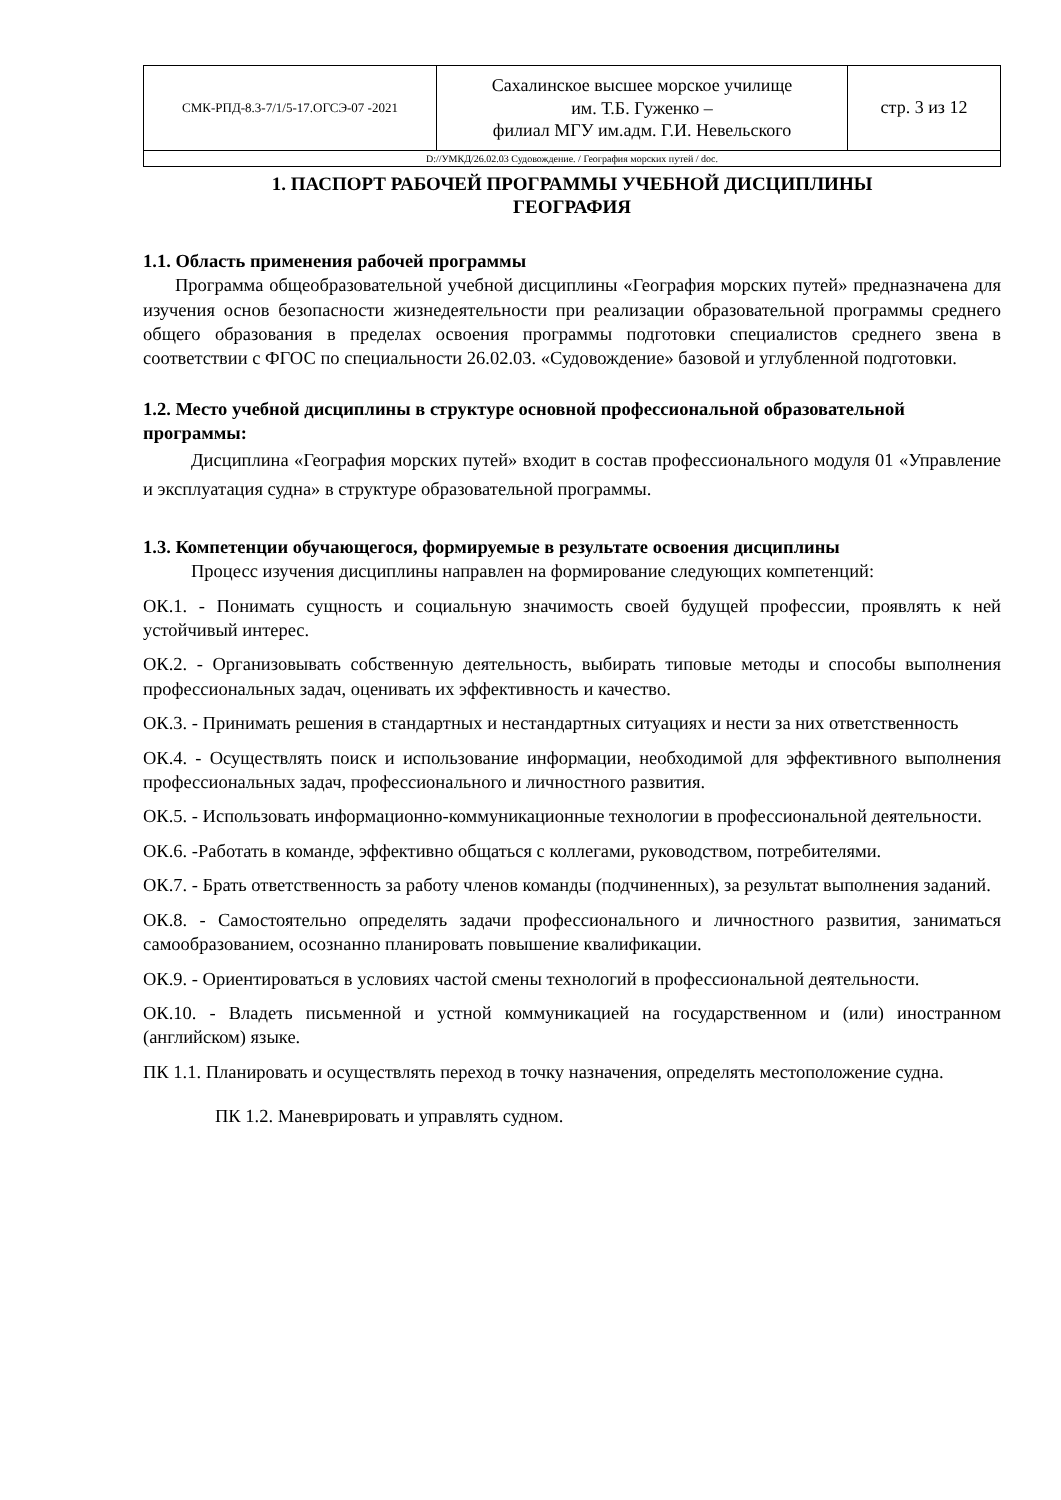| СМК-РПД-8.3-7/1/5-17.ОГСЭ-07 -2021 | Сахалинское высшее морское училище им. Т.Б. Гуженко – филиал МГУ им.адм. Г.И. Невельского | стр. 3 из 12 |
| D://УМКД/26.02.03 Судовождение. / География морских путей / doc. | | |
1. ПАСПОРТ РАБОЧЕЙ ПРОГРАММЫ УЧЕБНОЙ ДИСЦИПЛИНЫ
ГЕОГРАФИЯ
1.1. Область применения рабочей программы
Программа общеобразовательной учебной дисциплины «География морских путей» предназначена для изучения основ безопасности жизнедеятельности при реализации образовательной программы среднего общего образования в пределах освоения программы подготовки специалистов среднего звена в соответствии с ФГОС по специальности 26.02.03. «Судовождение» базовой и углубленной подготовки.
1.2. Место учебной дисциплины в структуре основной профессиональной образовательной программы:
Дисциплина «География морских путей» входит в состав профессионального модуля 01 «Управление и эксплуатация судна» в структуре образовательной программы.
1.3. Компетенции обучающегося, формируемые в результате освоения дисциплины
Процесс изучения дисциплины направлен на формирование следующих компетенций:
ОК.1. - Понимать сущность и социальную значимость своей будущей профессии, проявлять к ней устойчивый интерес.
ОК.2. - Организовывать собственную деятельность, выбирать типовые методы и способы выполнения профессиональных задач, оценивать их эффективность и качество.
ОК.3. - Принимать решения в стандартных и нестандартных ситуациях и нести за них ответственность
ОК.4. - Осуществлять поиск и использование информации, необходимой для эффективного выполнения профессиональных задач, профессионального и личностного развития.
ОК.5. - Использовать информационно-коммуникационные технологии в профессиональной деятельности.
ОК.6. -Работать в команде, эффективно общаться с коллегами, руководством, потребителями.
ОК.7. - Брать ответственность за работу членов команды (подчиненных), за результат выполнения заданий.
ОК.8. - Самостоятельно определять задачи профессионального и личностного развития, заниматься самообразованием, осознанно планировать повышение квалификации.
ОК.9. - Ориентироваться в условиях частой смены технологий в профессиональной деятельности.
ОК.10. - Владеть письменной и устной коммуникацией на государственном и (или) иностранном (английском) языке.
ПК 1.1. Планировать и осуществлять переход в точку назначения, определять местоположение судна.
ПК 1.2. Маневрировать и управлять судном.